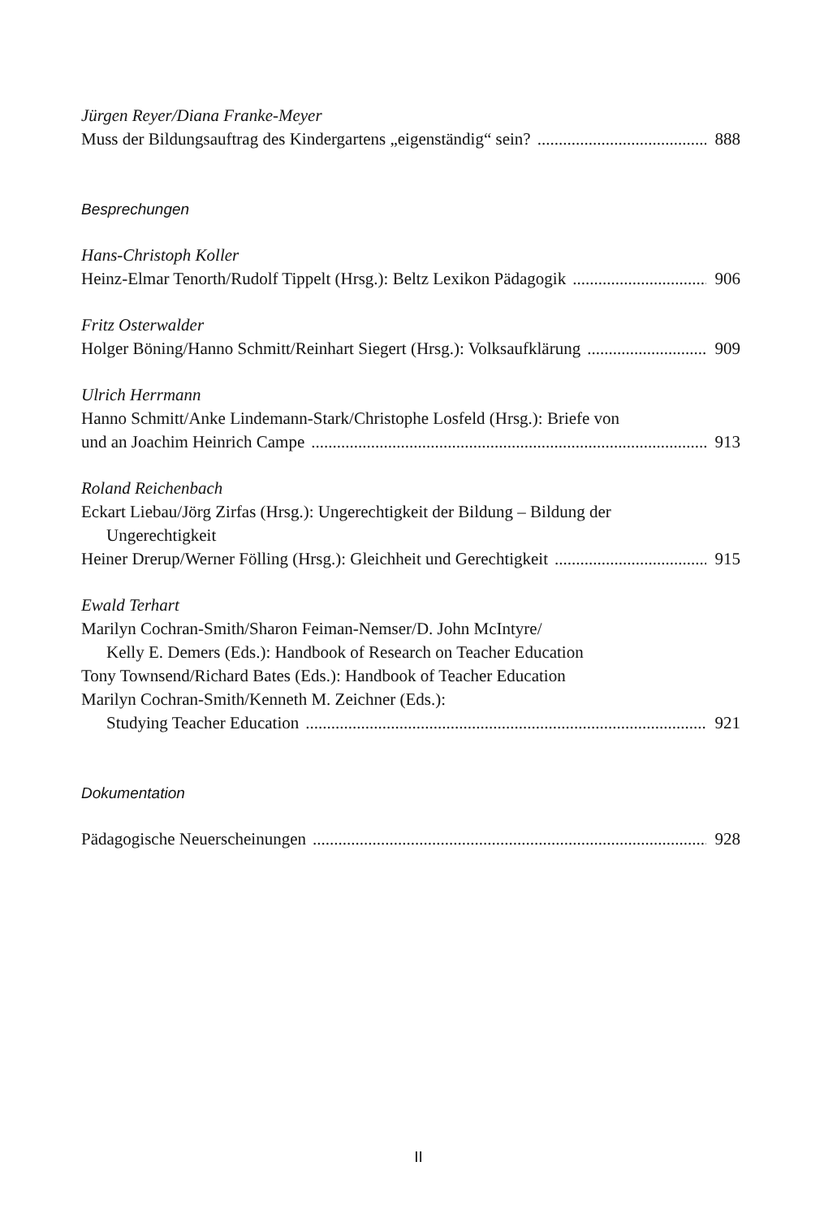Jürgen Reyer/Diana Franke-Meyer
Muss der Bildungsauftrag des Kindergartens „eigenständig“ sein? 888
Besprechungen
Hans-Christoph Koller
Heinz-Elmar Tenorth/Rudolf Tippelt (Hrsg.): Beltz Lexikon Pädagogik 906
Fritz Osterwalder
Holger Böning/Hanno Schmitt/Reinhart Siegert (Hrsg.): Volksaufklärung 909
Ulrich Herrmann
Hanno Schmitt/Anke Lindemann-Stark/Christophe Losfeld (Hrsg.): Briefe von
und an Joachim Heinrich Campe 913
Roland Reichenbach
Eckart Liebau/Jörg Zirfas (Hrsg.): Ungerechtigkeit der Bildung – Bildung der
Ungerechtigkeit
Heiner Drerup/Werner Fölling (Hrsg.): Gleichheit und Gerechtigkeit 915
Ewald Terhart
Marilyn Cochran-Smith/Sharon Feiman-Nemser/D. John McIntyre/
Kelly E. Demers (Eds.): Handbook of Research on Teacher Education
Tony Townsend/Richard Bates (Eds.): Handbook of Teacher Education
Marilyn Cochran-Smith/Kenneth M. Zeichner (Eds.):
Studying Teacher Education 921
Dokumentation
Pädagogische Neuerscheinungen 928
II